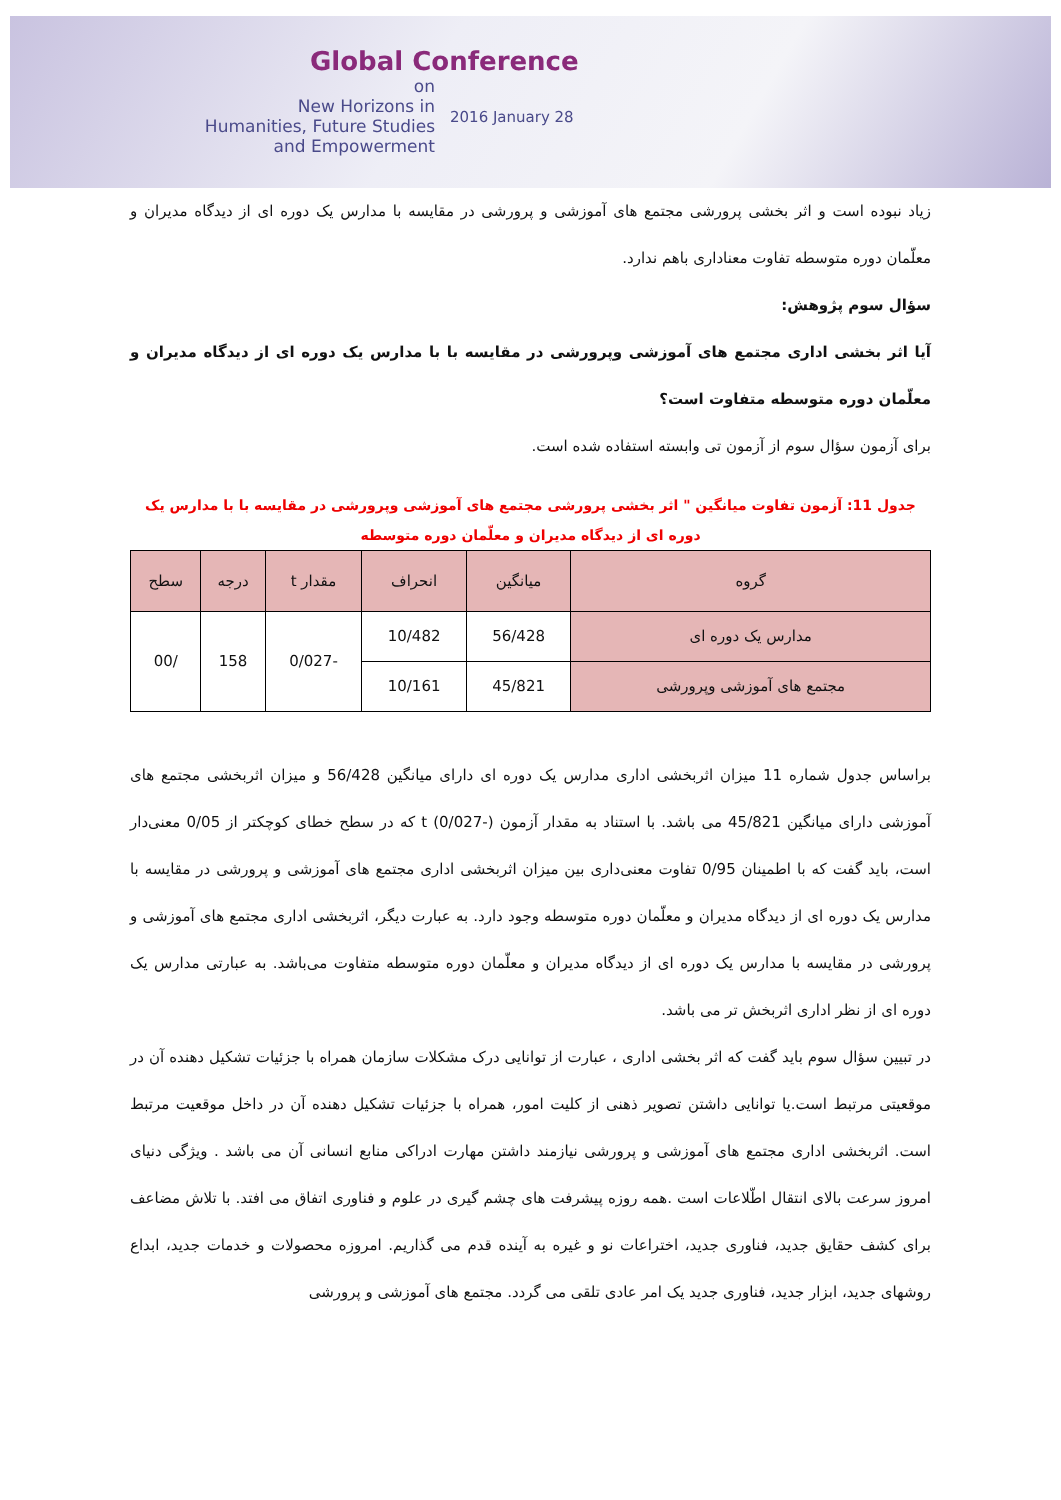Global Conference
on
New Horizons in
Humanities, Future Studies
and Empowerment
2016 January 28
زیاد نبوده است و اثر بخشی پرورشی مجتمع های آموزشی و پرورشی در مقایسه با مدارس یک دوره ای از دیدگاه مدیران و معلّمان دوره متوسطه تفاوت معناداری باهم ندارد.
سؤال سوم پژوهش:
آیا اثر بخشی اداری مجتمع های آموزشی وپرورشی در مقایسه با با مدارس یک دوره ای از دیدگاه مدیران و معلّمان دوره متوسطه متفاوت است؟
برای آزمون سؤال سوم از آزمون تی وابسته استفاده شده است.
جدول 11: آزمون تفاوت میانگین " اثر بخشی پرورشی مجتمع های آموزشی وپرورشی در مقایسه با با مدارس یک دوره ای از دیدگاه مدیران و معلّمان دوره متوسطه
| گروه | میانگین | انحراف | مقدار t | درجه | سطح |
| --- | --- | --- | --- | --- | --- |
| مدارس یک دوره ای | 56/428 | 10/482 | -0/027 | 158 | /00 |
| مجتمع های آموزشی وپرورشی | 45/821 | 10/161 | | | |
براساس جدول شماره 11 میزان اثربخشی اداری مدارس یک دوره ای دارای میانگین 56/428 و میزان اثربخشی مجتمع های آموزشی دارای میانگین 45/821 می باشد. با استناد به مقدار آزمون t (0/027-) که در سطح خطای کوچکتر از 0/05 معنی‌دار است، باید گفت که با اطمینان 0/95 تفاوت معنی‌داری بین میزان اثربخشی اداری مجتمع های آموزشی و پرورشی در مقایسه با مدارس یک دوره ای از دیدگاه مدیران و معلّمان دوره متوسطه وجود دارد. به عبارت دیگر، اثربخشی اداری مجتمع های آموزشی و پرورشی در مقایسه با مدارس یک دوره ای از دیدگاه مدیران و معلّمان دوره متوسطه متفاوت می‌باشد. به عبارتی مدارس یک دوره ای از نظر اداری اثربخش تر می باشد.
در تبیین سؤال سوم باید گفت که اثر بخشی اداری ، عبارت از توانایی درک مشکلات سازمان همراه با جزئیات تشکیل دهنده آن در موقعیتی مرتبط است.یا توانایی داشتن تصویر ذهنی از کلیت امور، همراه با جزئیات تشکیل دهنده آن در داخل موقعیت مرتبط است. اثربخشی اداری مجتمع های آموزشی و پرورشی نیازمند داشتن مهارت ادراکی منابع انسانی آن می باشد . ویژگی دنیای امروز سرعت بالای انتقال اطّلاعات است .همه روزه پیشرفت های چشم گیری در علوم و فناوری اتفاق می افتد. با تلاش مضاعف برای کشف حقایق جدید، فناوری جدید، اختراعات نو و غیره به آینده قدم می گذاریم. امروزه محصولات و خدمات جدید، ابداع روشهای جدید، ابزار جدید، فناوری جدید یک امر عادی تلقی می گردد. مجتمع های آموزشی و پرورشی